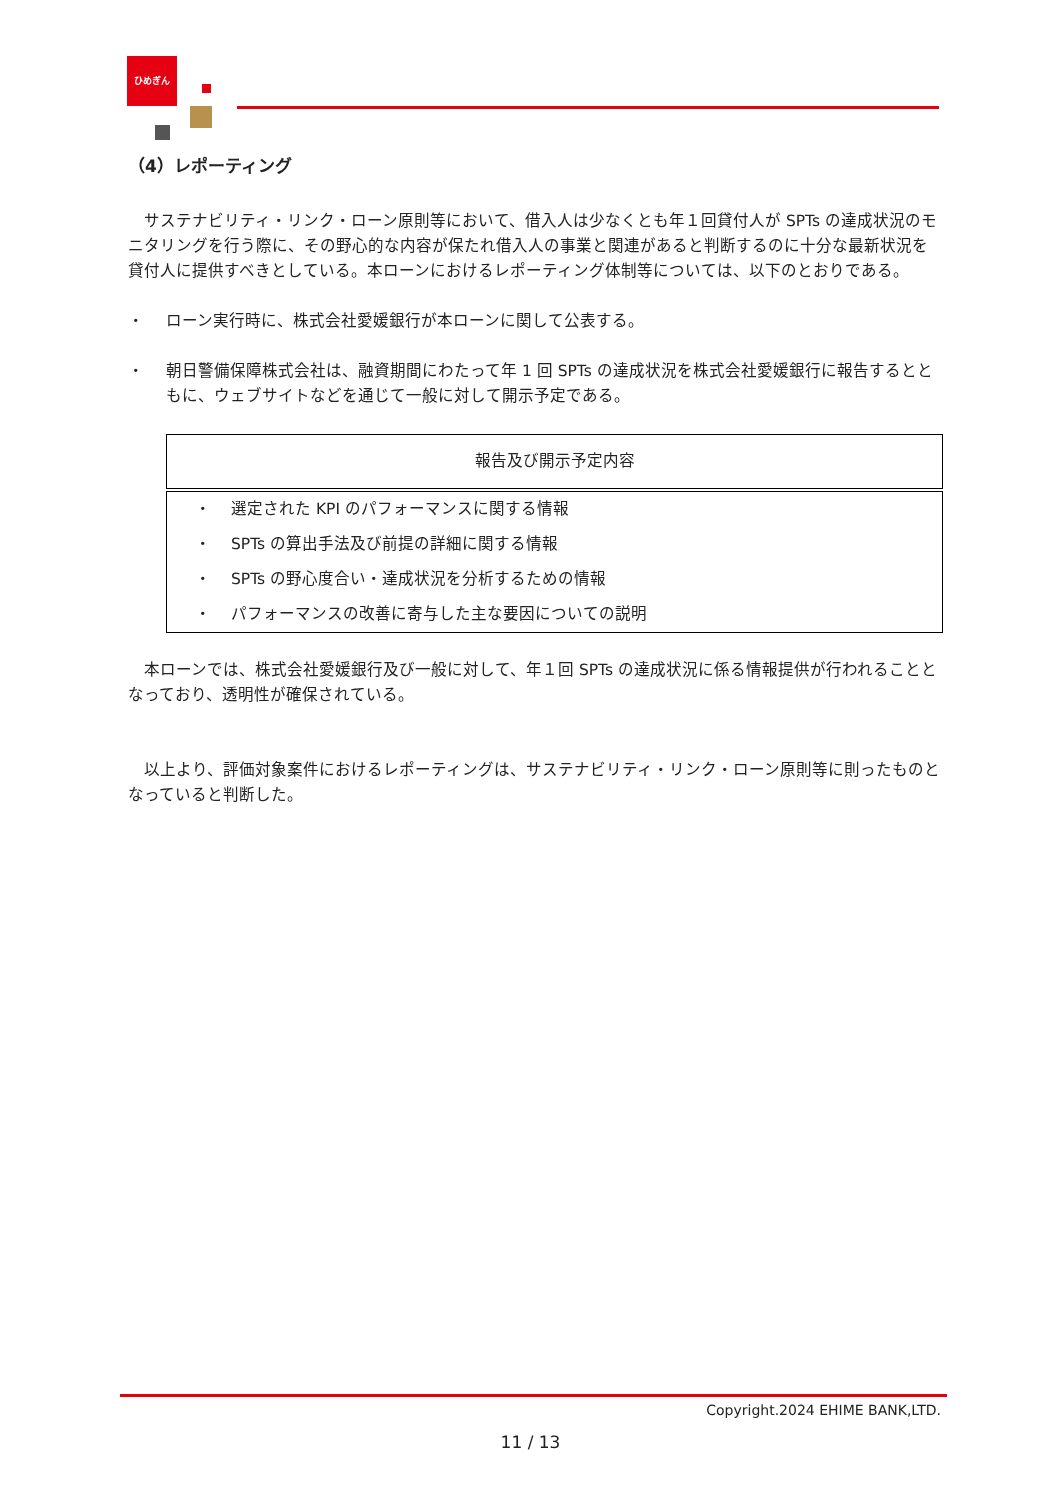ひめぎん
（4）レポーティング
　サステナビリティ・リンク・ローン原則等において、借入人は少なくとも年１回貸付人が SPTs の達成状況のモニタリングを行う際に、その野心的な内容が保たれ借入人の事業と関連があると判断するのに十分な最新状況を貸付人に提供すべきとしている。本ローンにおけるレポーティング体制等については、以下のとおりである。
・ ローン実行時に、株式会社愛媛銀行が本ローンに関して公表する。
・ 朝日警備保障株式会社は、融資期間にわたって年 1 回 SPTs の達成状況を株式会社愛媛銀行に報告するとともに、ウェブサイトなどを通じて一般に対して開示予定である。
| 報告及び開示予定内容 |
| --- |
| ・ 選定された KPI のパフォーマンスに関する情報 |
| ・ SPTs の算出手法及び前提の詳細に関する情報 |
| ・ SPTs の野心度合い・達成状況を分析するための情報 |
| ・ パフォーマンスの改善に寄与した主な要因についての説明 |
　本ローンでは、株式会社愛媛銀行及び一般に対して、年１回 SPTs の達成状況に係る情報提供が行われることとなっており、透明性が確保されている。
　以上より、評価対象案件におけるレポーティングは、サステナビリティ・リンク・ローン原則等に則ったものとなっていると判断した。
Copyright.2024 EHIME BANK,LTD.
11 / 13